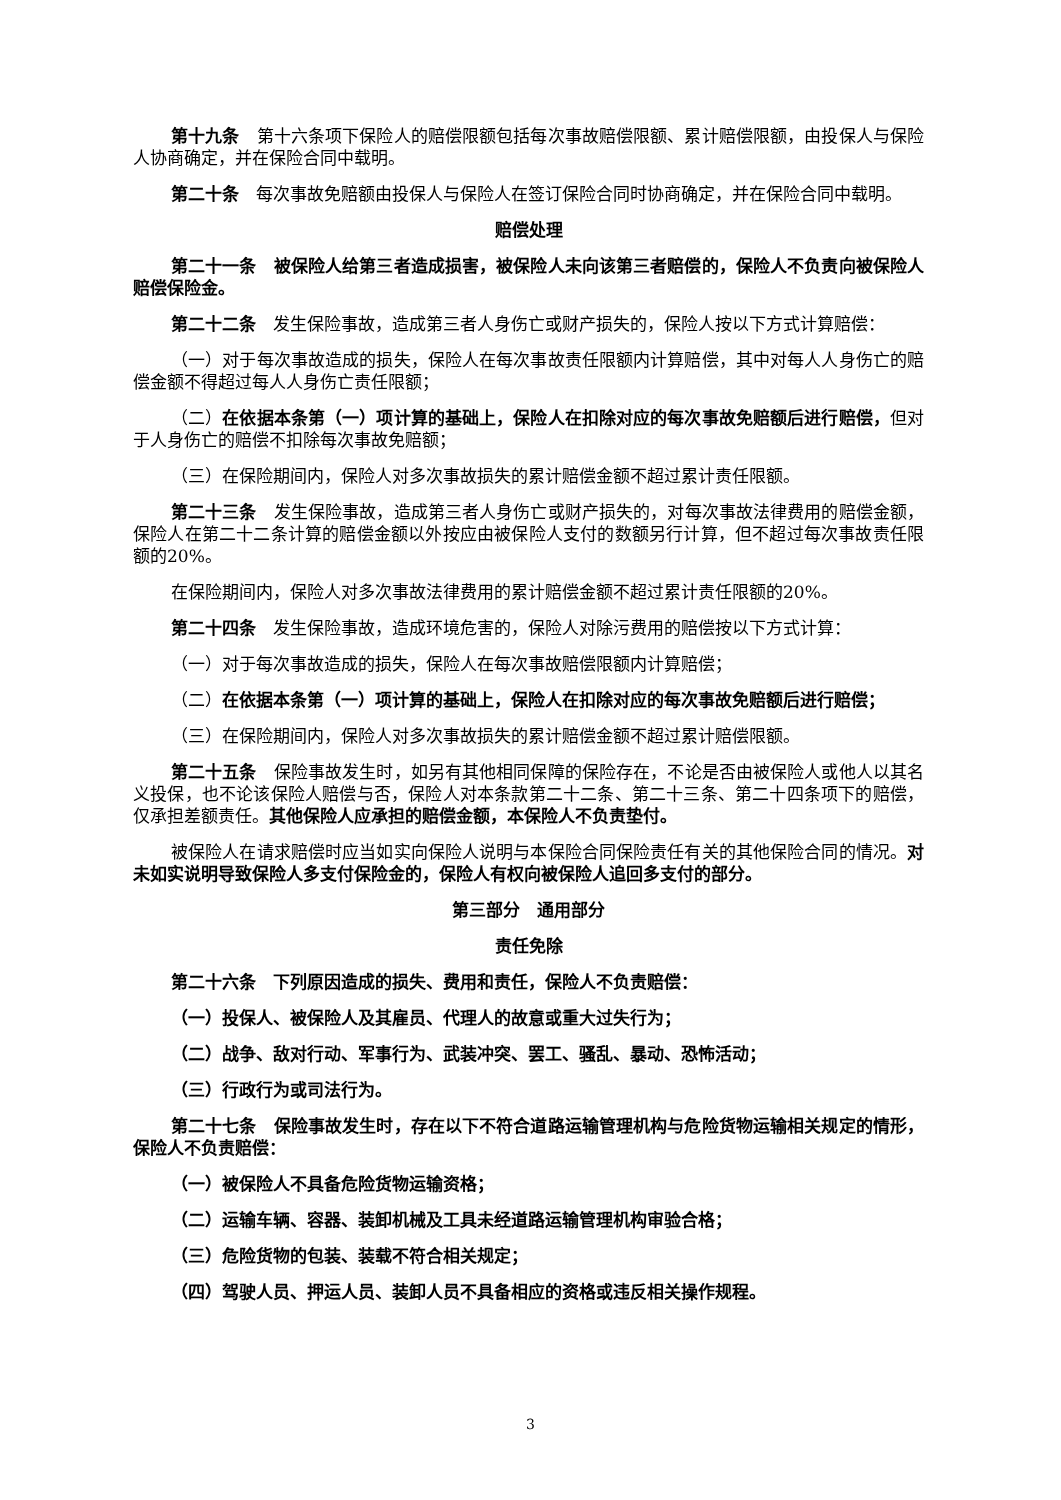第十九条　第十六条项下保险人的赔偿限额包括每次事故赔偿限额、累计赔偿限额，由投保人与保险人协商确定，并在保险合同中载明。
第二十条　每次事故免赔额由投保人与保险人在签订保险合同时协商确定，并在保险合同中载明。
赔偿处理
第二十一条　被保险人给第三者造成损害，被保险人未向该第三者赔偿的，保险人不负责向被保险人赔偿保险金。
第二十二条　发生保险事故，造成第三者人身伤亡或财产损失的，保险人按以下方式计算赔偿：
（一）对于每次事故造成的损失，保险人在每次事故责任限额内计算赔偿，其中对每人人身伤亡的赔偿金额不得超过每人人身伤亡责任限额；
（二）在依据本条第（一）项计算的基础上，保险人在扣除对应的每次事故免赔额后进行赔偿，但对于人身伤亡的赔偿不扣除每次事故免赔额；
（三）在保险期间内，保险人对多次事故损失的累计赔偿金额不超过累计责任限额。
第二十三条　发生保险事故，造成第三者人身伤亡或财产损失的，对每次事故法律费用的赔偿金额，保险人在第二十二条计算的赔偿金额以外按应由被保险人支付的数额另行计算，但不超过每次事故责任限额的20%。
在保险期间内，保险人对多次事故法律费用的累计赔偿金额不超过累计责任限额的20%。
第二十四条　发生保险事故，造成环境危害的，保险人对除污费用的赔偿按以下方式计算：
（一）对于每次事故造成的损失，保险人在每次事故赔偿限额内计算赔偿；
（二）在依据本条第（一）项计算的基础上，保险人在扣除对应的每次事故免赔额后进行赔偿；
（三）在保险期间内，保险人对多次事故损失的累计赔偿金额不超过累计赔偿限额。
第二十五条　保险事故发生时，如另有其他相同保障的保险存在，不论是否由被保险人或他人以其名义投保，也不论该保险人赔偿与否，保险人对本条款第二十二条、第二十三条、第二十四条项下的赔偿，仅承担差额责任。其他保险人应承担的赔偿金额，本保险人不负责垫付。
被保险人在请求赔偿时应当如实向保险人说明与本保险合同保险责任有关的其他保险合同的情况。对未如实说明导致保险人多支付保险金的，保险人有权向被保险人追回多支付的部分。
第三部分　通用部分
责任免除
第二十六条　下列原因造成的损失、费用和责任，保险人不负责赔偿：
（一）投保人、被保险人及其雇员、代理人的故意或重大过失行为；
（二）战争、敌对行动、军事行为、武装冲突、罢工、骚乱、暴动、恐怖活动；
（三）行政行为或司法行为。
第二十七条　保险事故发生时，存在以下不符合道路运输管理机构与危险货物运输相关规定的情形，保险人不负责赔偿：
（一）被保险人不具备危险货物运输资格；
（二）运输车辆、容器、装卸机械及工具未经道路运输管理机构审验合格；
（三）危险货物的包装、装载不符合相关规定；
（四）驾驶人员、押运人员、装卸人员不具备相应的资格或违反相关操作规程。
3